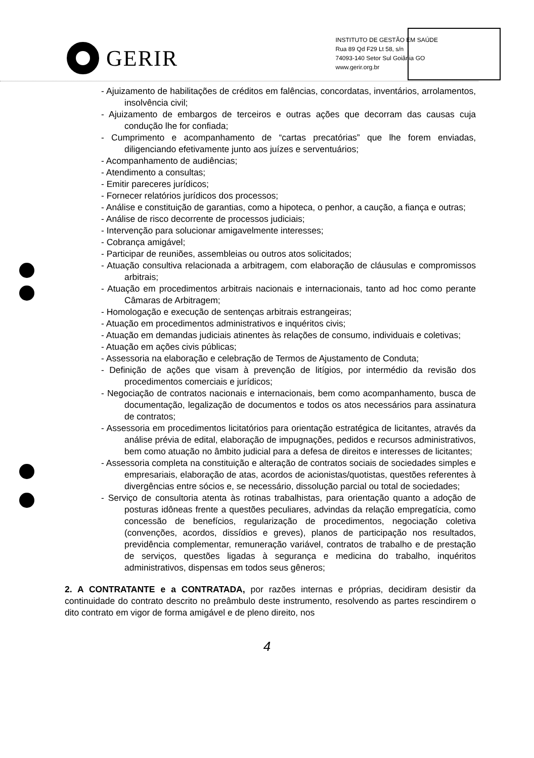GERIR
INSTITUTO DE GESTÃO EM SAÚDE
Rua 89 Qd F29 Lt 58, s/n
74093-140 Setor Sul Goiânia GO
www.gerir.org.br
- Ajuizamento de habilitações de créditos em falências, concordatas, inventários, arrolamentos, insolvência civil;
- Ajuizamento de embargos de terceiros e outras ações que decorram das causas cuja condução lhe for confiada;
- Cumprimento e acompanhamento de “cartas precatórias” que lhe forem enviadas, diligenciando efetivamente junto aos juízes e serventuários;
- Acompanhamento de audiências;
- Atendimento a consultas;
- Emitir pareceres jurídicos;
- Fornecer relatórios jurídicos dos processos;
- Análise e constituição de garantias, como a hipoteca, o penhor, a caução, a fiança e outras;
- Análise de risco decorrente de processos judiciais;
- Intervenção para solucionar amigavelmente interesses;
- Cobrança amigável;
- Participar de reuniões, assembleias ou outros atos solicitados;
- Atuação consultiva relacionada a arbitragem, com elaboração de cláusulas e compromissos arbitrais;
- Atuação em procedimentos arbitrais nacionais e internacionais, tanto ad hoc como perante Câmaras de Arbitragem;
- Homologação e execução de sentenças arbitrais estrangeiras;
- Atuação em procedimentos administrativos e inquéritos civis;
- Atuação em demandas judiciais atinentes às relações de consumo, individuais e coletivas;
- Atuação em ações civis públicas;
- Assessoria na elaboração e celebração de Termos de Ajustamento de Conduta;
- Definição de ações que visam à prevenção de litígios, por intermédio da revisão dos procedimentos comerciais e jurídicos;
- Negociação de contratos nacionais e internacionais, bem como acompanhamento, busca de documentação, legalização de documentos e todos os atos necessários para assinatura de contratos;
- Assessoria em procedimentos licitatórios para orientação estratégica de licitantes, através da análise prévia de edital, elaboração de impugnações, pedidos e recursos administrativos, bem como atuação no âmbito judicial para a defesa de direitos e interesses de licitantes;
- Assessoria completa na constituição e alteração de contratos sociais de sociedades simples e empresariais, elaboração de atas, acordos de acionistas/quotistas, questões referentes à divergências entre sócios e, se necessário, dissolução parcial ou total de sociedades;
- Serviço de consultoria atenta às rotinas trabalhistas, para orientação quanto a adoção de posturas idôneas frente a questões peculiares, advindas da relação empregatícia, como concessão de benefícios, regularização de procedimentos, negociação coletiva (convenções, acordos, dissídios e greves), planos de participação nos resultados, previdência complementar, remuneração variável, contratos de trabalho e de prestação de serviços, questões ligadas à segurança e medicina do trabalho, inquéritos administrativos, dispensas em todos seus gêneros;
2. A CONTRATANTE e a CONTRATADA, por razões internas e próprias, decidiram desistir da continuidade do contrato descrito no preâmbulo deste instrumento, resolvendo as partes rescindirem o dito contrato em vigor de forma amigável e de pleno direito, nos
4